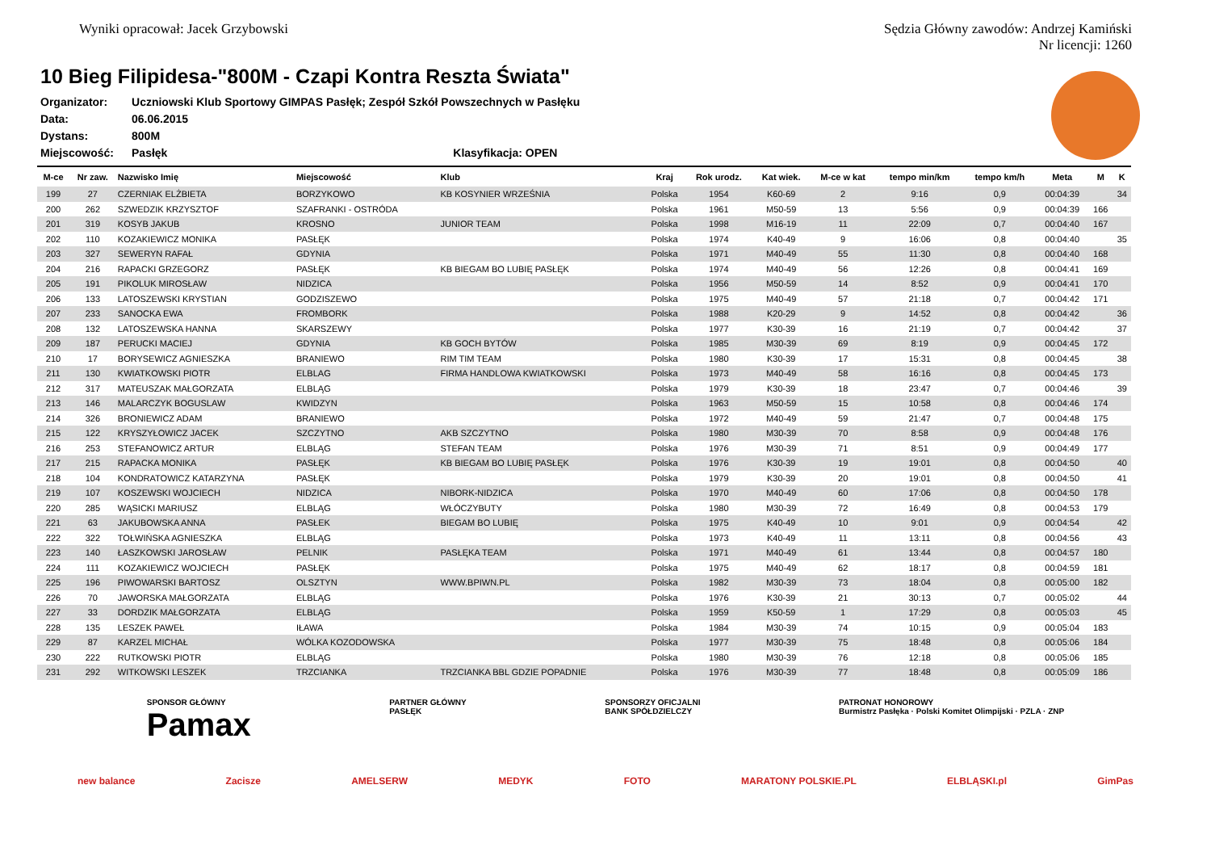Wyniki opracował: Jacek Grzybowski
Sędzia Główny zawodów: Andrzej Kamiński
Nr licencji: 1260
10 Bieg Filipidesa-"800M - Czapi Kontra Reszta Świata"
| Organizator: | Uczniowski Klub Sportowy GIMPAS Pasłęk; Zespół Szkół Powszechnych w Pasłęku |
| Data: | 06.06.2015 |
| Dystans: | 800M |
| Miejscowość: | Pasłęk Klasyfikacja: OPEN |
| M-ce | Nr zaw. | Nazwisko Imię | Miejscowość | Klub | Kraj | Rok urodz. | Kat wiek. | M-ce w kat | tempo min/km | tempo km/h | Meta | M | K |
| --- | --- | --- | --- | --- | --- | --- | --- | --- | --- | --- | --- | --- | --- |
| 199 | 27 | CZERNIAK ELŻBIETA | BORZYKOWO | KB KOSYNIER WRZEŚNIA | Polska | 1954 | K60-69 | 2 | 9:16 | 0,9 | 00:04:39 | | 34 |
| 200 | 262 | SZWEDZIK KRZYSZTOF | SZAFRANKI - OSTRÓDA | | Polska | 1961 | M50-59 | 13 | 5:56 | 0,9 | 00:04:39 | 166 | |
| 201 | 319 | KOSYB JAKUB | KROSNO | JUNIOR TEAM | Polska | 1998 | M16-19 | 11 | 22:09 | 0,7 | 00:04:40 | 167 | |
| 202 | 110 | KOZAKIEWICZ MONIKA | PASŁĘK | | Polska | 1974 | K40-49 | 9 | 16:06 | 0,8 | 00:04:40 | | 35 |
| 203 | 327 | SEWERYN RAFAŁ | GDYNIA | | Polska | 1971 | M40-49 | 55 | 11:30 | 0,8 | 00:04:40 | 168 | |
| 204 | 216 | RAPACKI GRZEGORZ | PASŁĘK | KB BIEGAM BO LUBIĘ PASŁĘK | Polska | 1974 | M40-49 | 56 | 12:26 | 0,8 | 00:04:41 | 169 | |
| 205 | 191 | PIKOLUK MIROSŁAW | NIDZICA | | Polska | 1956 | M50-59 | 14 | 8:52 | 0,9 | 00:04:41 | 170 | |
| 206 | 133 | LATOSZEWSKI KRYSTIAN | GODZISZEWO | | Polska | 1975 | M40-49 | 57 | 21:18 | 0,7 | 00:04:42 | 171 | |
| 207 | 233 | SANOCKA EWA | FROMBORK | | Polska | 1988 | K20-29 | 9 | 14:52 | 0,8 | 00:04:42 | | 36 |
| 208 | 132 | LATOSZEWSKA HANNA | SKARSZEWY | | Polska | 1977 | K30-39 | 16 | 21:19 | 0,7 | 00:04:42 | | 37 |
| 209 | 187 | PERUCKI MACIEJ | GDYNIA | KB GOCH BYTÓW | Polska | 1985 | M30-39 | 69 | 8:19 | 0,9 | 00:04:45 | 172 | |
| 210 | 17 | BORYSEWICZ AGNIESZKA | BRANIEWO | RIM TIM TEAM | Polska | 1980 | K30-39 | 17 | 15:31 | 0,8 | 00:04:45 | | 38 |
| 211 | 130 | KWIATKOWSKI PIOTR | ELBLAG | FIRMA HANDLOWA KWIATKOWSKI | Polska | 1973 | M40-49 | 58 | 16:16 | 0,8 | 00:04:45 | 173 | |
| 212 | 317 | MATEUSZAK MAŁGORZATA | ELBLĄG | | Polska | 1979 | K30-39 | 18 | 23:47 | 0,7 | 00:04:46 | | 39 |
| 213 | 146 | MALARCZYK BOGUSLAW | KWIDZYN | | Polska | 1963 | M50-59 | 15 | 10:58 | 0,8 | 00:04:46 | 174 | |
| 214 | 326 | BRONIEWICZ ADAM | BRANIEWO | | Polska | 1972 | M40-49 | 59 | 21:47 | 0,7 | 00:04:48 | 175 | |
| 215 | 122 | KRYSZYŁOWICZ JACEK | SZCZYTNO | AKB SZCZYTNO | Polska | 1980 | M30-39 | 70 | 8:58 | 0,9 | 00:04:48 | 176 | |
| 216 | 253 | STEFANOWICZ ARTUR | ELBLĄG | STEFAN TEAM | Polska | 1976 | M30-39 | 71 | 8:51 | 0,9 | 00:04:49 | 177 | |
| 217 | 215 | RAPACKA MONIKA | PASŁĘK | KB BIEGAM BO LUBIĘ PASŁĘK | Polska | 1976 | K30-39 | 19 | 19:01 | 0,8 | 00:04:50 | | 40 |
| 218 | 104 | KONDRATOWICZ KATARZYNA | PASŁĘK | | Polska | 1979 | K30-39 | 20 | 19:01 | 0,8 | 00:04:50 | | 41 |
| 219 | 107 | KOSZEWSKI WOJCIECH | NIDZICA | NIBORK-NIDZICA | Polska | 1970 | M40-49 | 60 | 17:06 | 0,8 | 00:04:50 | 178 | |
| 220 | 285 | WĄSICKI MARIUSZ | ELBLĄG | WŁÓCZYBUTY | Polska | 1980 | M30-39 | 72 | 16:49 | 0,8 | 00:04:53 | 179 | |
| 221 | 63 | JAKUBOWSKA ANNA | PASŁEK | BIEGAM BO LUBIĘ | Polska | 1975 | K40-49 | 10 | 9:01 | 0,9 | 00:04:54 | | 42 |
| 222 | 322 | TOŁWIŃSKA AGNIESZKA | ELBLĄG | | Polska | 1973 | K40-49 | 11 | 13:11 | 0,8 | 00:04:56 | | 43 |
| 223 | 140 | ŁASZKOWSKI JAROSŁAW | PELNIK | PASŁĘKA TEAM | Polska | 1971 | M40-49 | 61 | 13:44 | 0,8 | 00:04:57 | 180 | |
| 224 | 111 | KOZAKIEWICZ WOJCIECH | PASŁĘK | | Polska | 1975 | M40-49 | 62 | 18:17 | 0,8 | 00:04:59 | 181 | |
| 225 | 196 | PIWOWARSKI BARTOSZ | OLSZTYN | WWW.BPIWN.PL | Polska | 1982 | M30-39 | 73 | 18:04 | 0,8 | 00:05:00 | 182 | |
| 226 | 70 | JAWORSKA MAŁGORZATA | ELBLĄG | | Polska | 1976 | K30-39 | 21 | 30:13 | 0,7 | 00:05:02 | | 44 |
| 227 | 33 | DORDZIK MAŁGORZATA | ELBLĄG | | Polska | 1959 | K50-59 | 1 | 17:29 | 0,8 | 00:05:03 | | 45 |
| 228 | 135 | LESZEK PAWEŁ | IŁAWA | | Polska | 1984 | M30-39 | 74 | 10:15 | 0,9 | 00:05:04 | 183 | |
| 229 | 87 | KARZEL MICHAŁ | WÓLKA KOZODOWSKA | | Polska | 1977 | M30-39 | 75 | 18:48 | 0,8 | 00:05:06 | 184 | |
| 230 | 222 | RUTKOWSKI PIOTR | ELBLĄG | | Polska | 1980 | M30-39 | 76 | 12:18 | 0,8 | 00:05:06 | 185 | |
| 231 | 292 | WITKOWSKI LESZEK | TRZCIANKA | TRZCIANKA BBL GDZIE POPADNIE | Polska | 1976 | M30-39 | 77 | 18:48 | 0,8 | 00:05:09 | 186 | |
SPONSOR GŁÓWNY
Pamax PARTNER GŁÓWNY
PASŁĘK SPONSORZY OFICJALNI
BANK SPÓŁDZIELCZY PATRONAT HONOROWY
Burmistrz Pasłęka · Polski Komitet Olimpijski · PZLA · ZNP
new balance Zacisze AMELSERW MEDYK FOTO MARATONY POLSKIE.PL ELBLĄSKI.pl GimPas